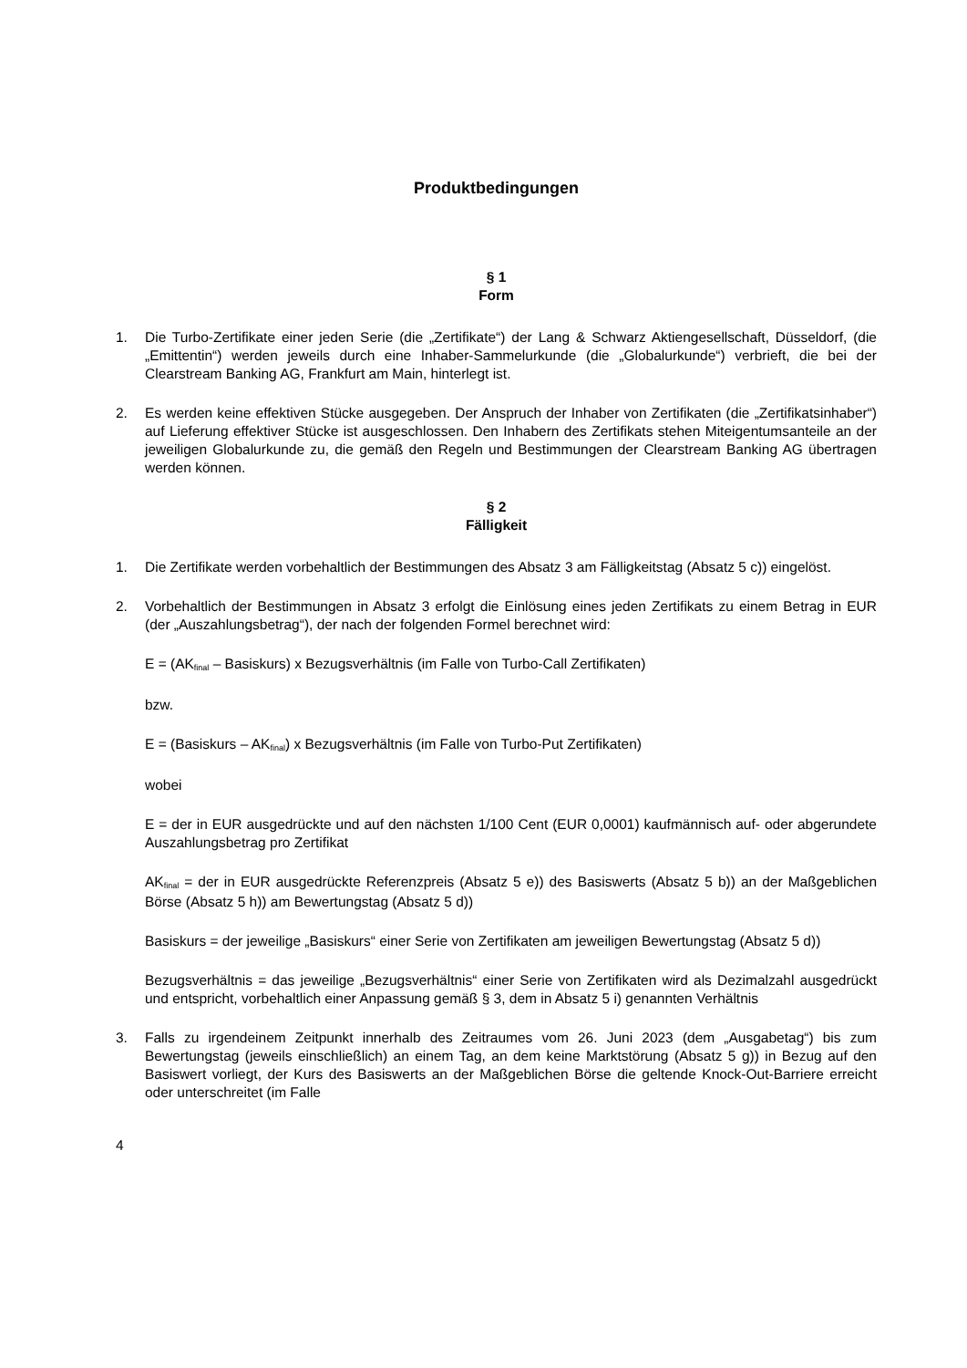Produktbedingungen
§ 1
Form
1. Die Turbo-Zertifikate einer jeden Serie (die „Zertifikate“) der Lang & Schwarz Aktiengesellschaft, Düsseldorf, (die „Emittentin“) werden jeweils durch eine Inhaber-Sammelurkunde (die „Globalurkunde“) verbrieft, die bei der Clearstream Banking AG, Frankfurt am Main, hinterlegt ist.
2. Es werden keine effektiven Stücke ausgegeben. Der Anspruch der Inhaber von Zertifikaten (die „Zertifikatsinhaber“) auf Lieferung effektiver Stücke ist ausgeschlossen. Den Inhabern des Zertifikats stehen Miteigentumsanteile an der jeweiligen Globalurkunde zu, die gemäß den Regeln und Bestimmungen der Clearstream Banking AG übertragen werden können.
§ 2
Fälligkeit
1. Die Zertifikate werden vorbehaltlich der Bestimmungen des Absatz 3 am Fälligkeitstag (Absatz 5 c)) eingelöst.
2. Vorbehaltlich der Bestimmungen in Absatz 3 erfolgt die Einlösung eines jeden Zertifikats zu einem Betrag in EUR (der „Auszahlungsbetrag“), der nach der folgenden Formel berechnet wird:
E = (AK<sub>final</sub> – Basiskurs) x Bezugsverhältnis (im Falle von Turbo-Call Zertifikaten)
bzw.
E = (Basiskurs – AK<sub>final</sub>) x Bezugsverhältnis (im Falle von Turbo-Put Zertifikaten)
wobei
E = der in EUR ausgedrückte und auf den nächsten 1/100 Cent (EUR 0,0001) kaufmännisch auf- oder abgerundete Auszahlungsbetrag pro Zertifikat
AK<sub>final</sub> = der in EUR ausgedrückte Referenzpreis (Absatz 5 e)) des Basiswerts (Absatz 5 b)) an der Maßgeblichen Börse (Absatz 5 h)) am Bewertungstag (Absatz 5 d))
Basiskurs = der jeweilige „Basiskurs“ einer Serie von Zertifikaten am jeweiligen Bewertungstag (Absatz 5 d))
Bezugsverhältnis = das jeweilige „Bezugsverhältnis“ einer Serie von Zertifikaten wird als Dezimalzahl ausgedrückt und entspricht, vorbehaltlich einer Anpassung gemäß § 3, dem in Absatz 5 i) genannten Verhältnis
3. Falls zu irgendeinem Zeitpunkt innerhalb des Zeitraumes vom 26. Juni 2023 (dem „Ausgabetag“) bis zum Bewertungstag (jeweils einschließlich) an einem Tag, an dem keine Marktstörung (Absatz 5 g)) in Bezug auf den Basiswert vorliegt, der Kurs des Basiswerts an der Maßgeblichen Börse die geltende Knock-Out-Barriere erreicht oder unterschreitet (im Falle
4